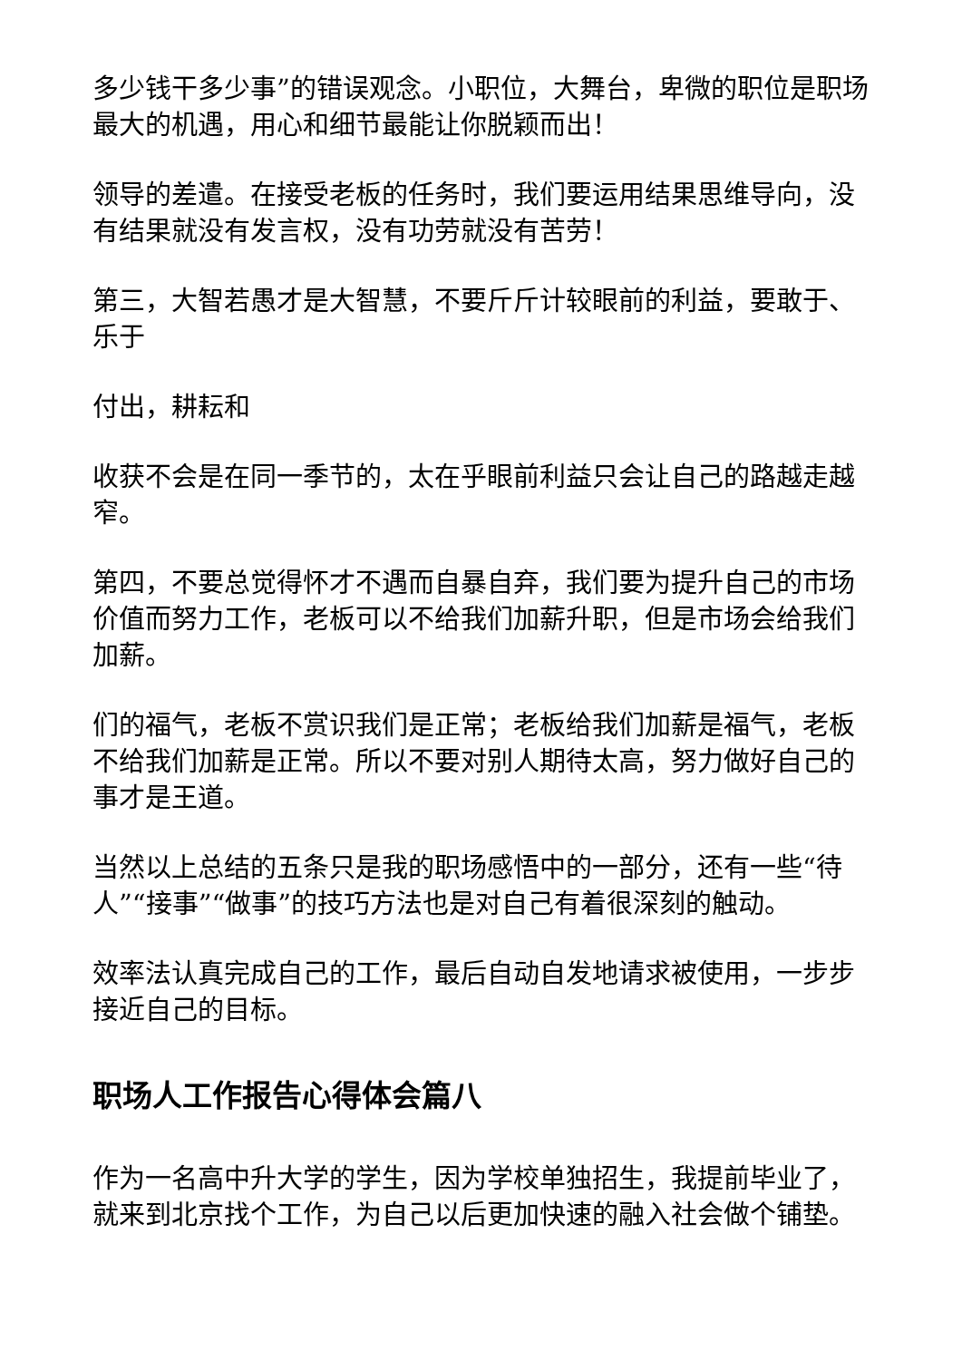多少钱干多少事”的错误观念。小职位，大舞台，卑微的职位是职场最大的机遇，用心和细节最能让你脱颖而出！
领导的差遣。在接受老板的任务时，我们要运用结果思维导向，没有结果就没有发言权，没有功劳就没有苦劳！
第三，大智若愚才是大智慧，不要斤斤计较眼前的利益，要敢于、乐于
付出，耕耘和
收获不会是在同一季节的，太在乎眼前利益只会让自己的路越走越窄。
第四，不要总觉得怀才不遇而自暴自弃，我们要为提升自己的市场价值而努力工作，老板可以不给我们加薪升职，但是市场会给我们加薪。
们的福气，老板不赏识我们是正常；老板给我们加薪是福气，老板不给我们加薪是正常。所以不要对别人期待太高，努力做好自己的事才是王道。
当然以上总结的五条只是我的职场感悟中的一部分，还有一些“待人”“接事”“做事”的技巧方法也是对自己有着很深刻的触动。
效率法认真完成自己的工作，最后自动自发地请求被使用，一步步接近自己的目标。
职场人工作报告心得体会篇八
作为一名高中升大学的学生，因为学校单独招生，我提前毕业了，就来到北京找个工作，为自己以后更加快速的融入社会做个铺垫。